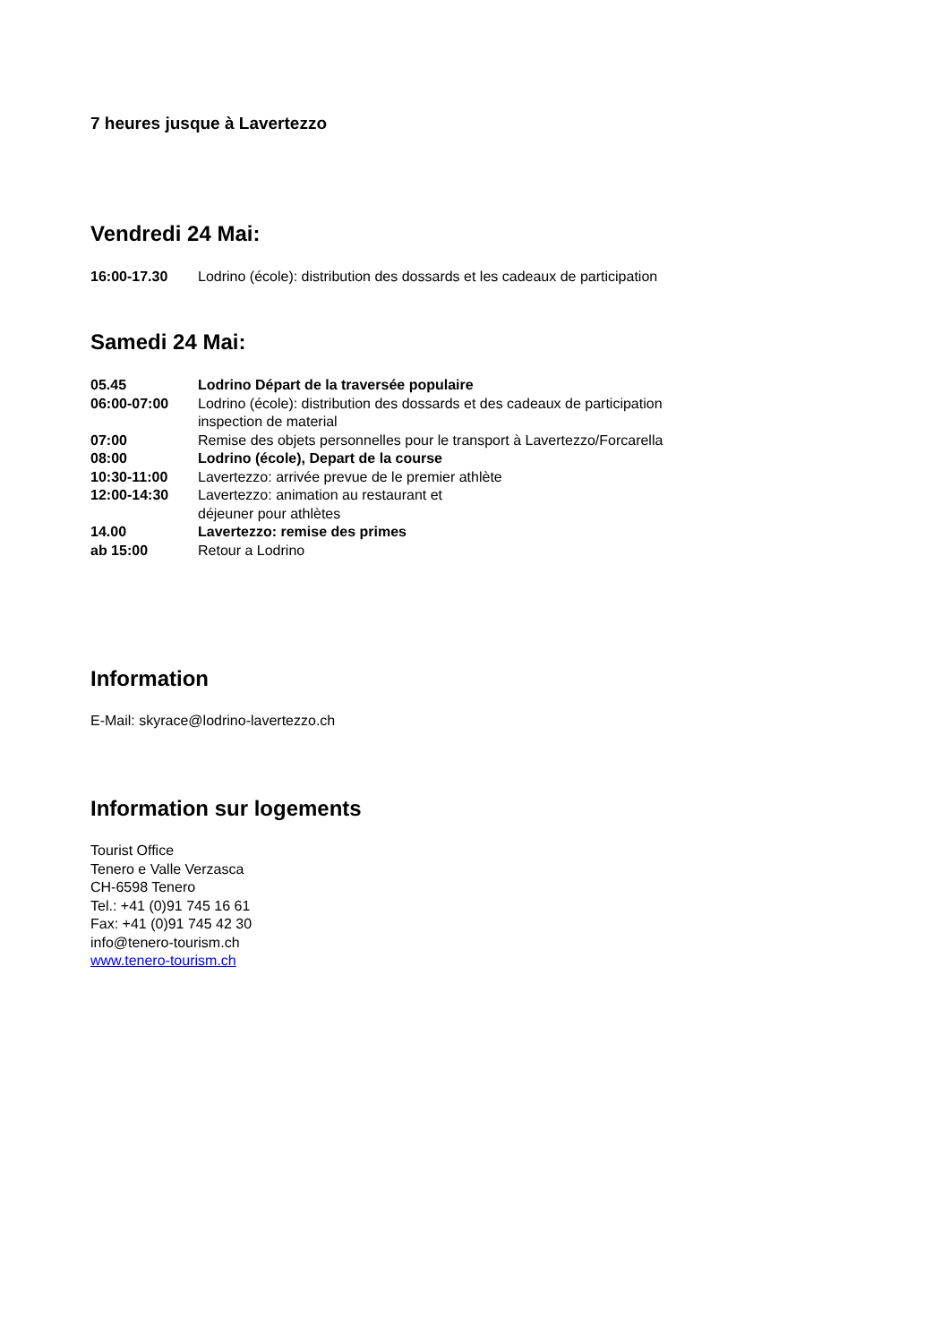7 heures jusque à Lavertezzo
Vendredi 24 Mai:
16:00-17.30 Lodrino (école): distribution des dossards et les cadeaux de participation
Samedi 24 Mai:
05.45 Lodrino Départ de la traversée populaire
06:00-07:00 Lodrino (école): distribution des dossards et des cadeaux de participation
inspection de material
07:00 Remise des objets personnelles pour le transport à Lavertezzo/Forcarella
08:00 Lodrino (école), Depart de la course
10:30-11:00 Lavertezzo: arrivée prevue de le premier athlète
12:00-14:30 Lavertezzo: animation au restaurant et
déjeuner pour athlètes
14.00 Lavertezzo: remise des primes
ab 15:00 Retour a Lodrino
Information
E-Mail: skyrace@lodrino-lavertezzo.ch
Information sur logements
Tourist Office
Tenero e Valle Verzasca
CH-6598 Tenero
Tel.: +41 (0)91 745 16 61
Fax: +41 (0)91 745 42 30
info@tenero-tourism.ch
www.tenero-tourism.ch